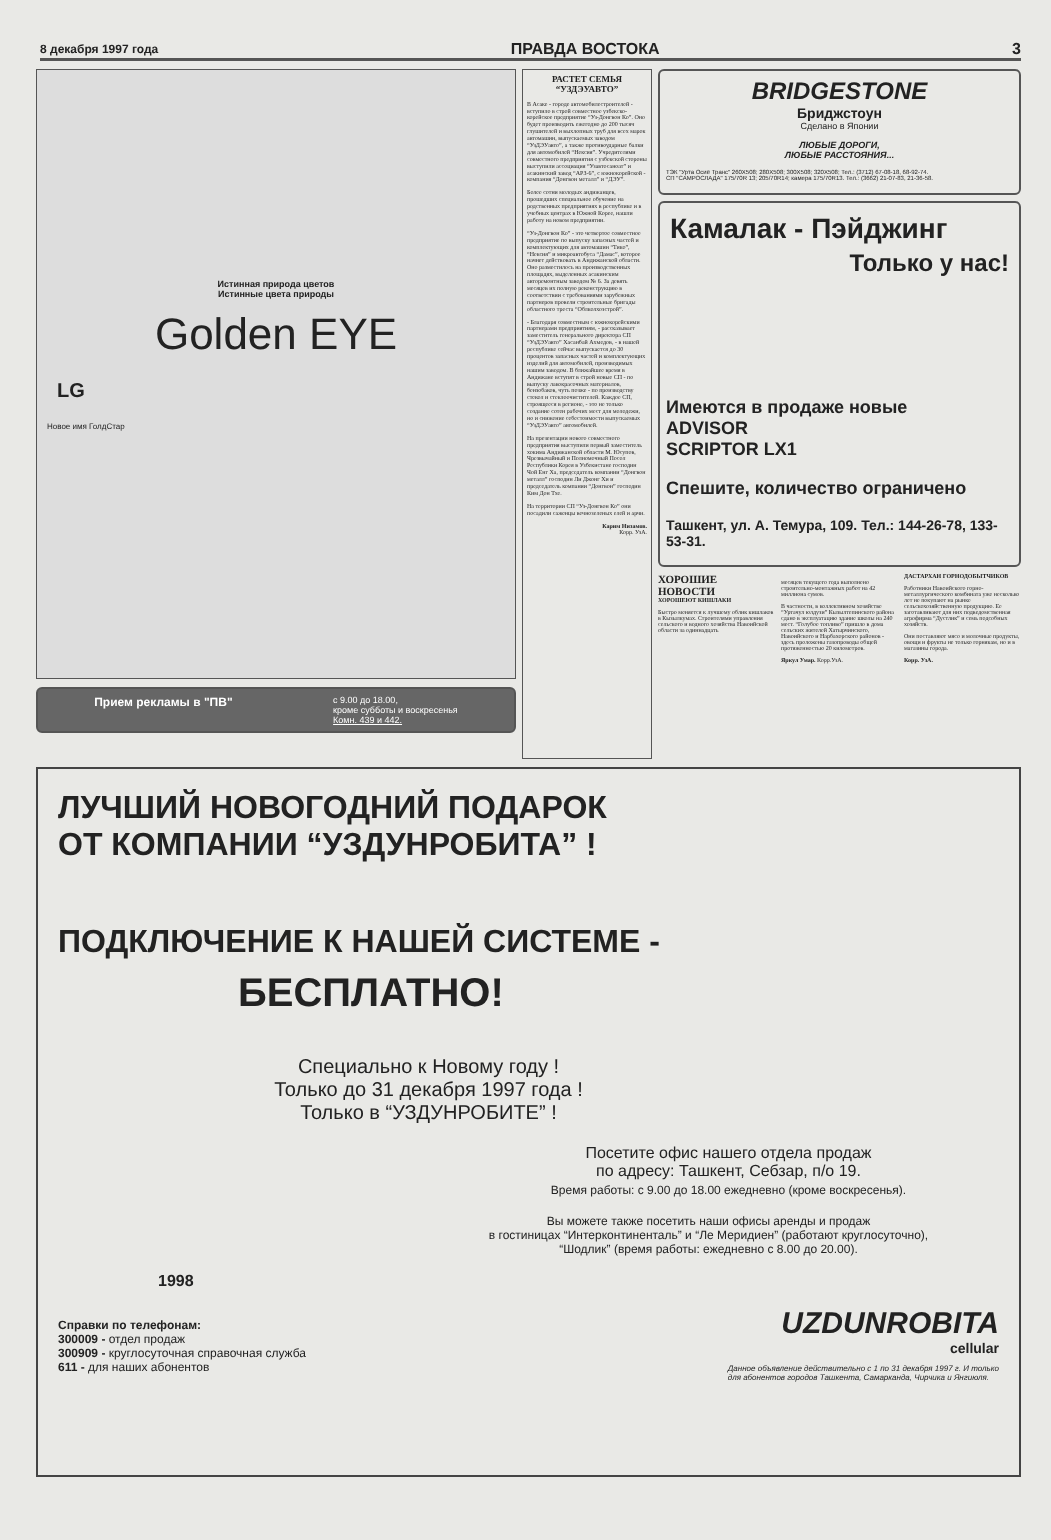8 декабря 1997 года ПРАВДА ВОСТОКА 3
Истинная природа цветов
Истинные цвета природы
Golden EYE
LG
Новое имя ГолдСтар
Прием рекламы в "ПВ" с 9.00 до 18.00,
кроме субботы и воскресенья
Комн. 439 и 442.
РАСТЕТ СЕМЬЯ “УЗДЭУАВТО”
В Асаке - городе автомобилестроителей - вступило в строй совместное узбекско-корейское предприятие “Уз-Донгвон Ко”. Оно будет производить ежегодно до 200 тысяч глушителей и выхлопных труб для всех марок автомашин, выпускаемых заводом “УзДЭУавто”, а также противоударные балки для автомобилей “Нексия”. Учредителями совместного предприятия с узбекской стороны выступили ассоциация “Узавтосаноат” и асакинский завод “АРЗ-6”, с южнокорейской - компания “Донгвон металл” и “ДЭУ”.
Более сотни молодых андижанцев, прошедших специальное обучение на родственных предприятиях в республике и в учебных центрах в Южной Корее, нашли работу на новом предприятии.
“Уз-Донгвон Ко” - это четвертое совместное предприятие по выпуску запасных частей и комплектующих для автомашин “Тико”, “Нексия” и микроавтобуса “Дамас”, которое начнет действовать в Андижанской области. Оно разместилось на производственных площадях, выделенных асакинским авторемонтным заводом № 6. За девять месяцев их полную реконструкцию в соответствии с требованиями зарубежных партнеров провели строительные бригады областного треста “Облколхозстрой”.
- Благодаря совместным с южнокорейскими партнерами предприятиям, - рассказывает заместитель генерального директора СП “УзДЭУавто” Хасанбай Ахмедов, - в нашей республике сейчас выпускается до 30 процентов запасных частей и комплектующих изделий для автомобилей, производимых нашим заводом. В ближайшее время в Андижане вступят в строй новые СП - по выпуску лакокрасочных материалов, бензобаков, чуть позже - по производству стекол и стеклоочистителей. Каждое СП, строящееся в регионе, - это не только создание сотен рабочих мест для молодежи, но и снижение себестоимости выпускаемых “УзДЭУавто” автомобилей.
На презентации нового совместного предприятия выступили первый заместитель хокима Андижанской области М. Юсупов, Чрезвычайный и Полномочный Посол Республики Корея в Узбекистане господин Чой Енг Ха, председатель компании “Донгвон металл” господин Ли Джонг Хи и председатель компании “Донгвон” господин Ким Дон Тхе.
На территории СП “Уз-Донгвон Ко” они посадили саженцы вечнозеленых елей и арчи.
Карим Низамов.
Корр. УзА.
BRIDGESTONE
Бриджстоун
Сделано в Японии
ЛЮБЫЕ ДОРОГИ,
ЛЮБЫЕ РАССТОЯНИЯ...
ТЭК "Урта Осиё Транс" 260X508; 280X508; 300X508; 320X508; Тел.: (3712) 67-08-18, 68-92-74.
СП "САМРОСЛАДА" 175/70R 13; 205/70R14; камера 175/70R13. Тел.: (3662) 21-07-83, 21-36-58.
Камалак - Пэйджинг
Только у нас!
Имеются в продаже новые
ADVISOR
SCRIPTOR LX1
Спешите, количество ограничено
Ташкент, ул. А. Темура, 109. Тел.: 144-26-78, 133-53-31.
ХОРОШИЕ НОВОСТИ
ХОРОШЕЮТ КИШЛАКИ
Быстро меняется к лучшему облик кишлаков в Кызылкумах. Строителями управления сельского и водного хозяйства Навоийской области за одиннадцать
месяцев текущего года выполнено строительно-монтажных работ на 42 миллиона сумов.
В частности, в коллективном хозяйстве “Уртачул юлдузи” Кызылтепинского района сдано в эксплуатацию здание школы на 240 мест. “Голубое топливо” пришло в дома сельских жителей Хатырчинского, Навоийского и Нарбахорского районов - здесь проложены газопроводы общей протяженностью 20 километров.
Яркул Умар. Корр.УзА.
ДАСТАРХАН ГОРНОДОБЫТЧИКОВ
Работники Навоийского горно-металлургического комбината уже несколько лет не покупают на рынке сельскохозяйственную продукцию. Ее заготавливают для них подведомственная агрофирма “Дустлик” и семь подсобных хозяйств.
Они поставляют мясо и молочные продукты, овощи и фрукты не только горнякам, но и в магазины города.
Корр. УзА.
ЛУЧШИЙ НОВОГОДНИЙ ПОДАРОК
ОТ КОМПАНИИ “УЗДУНРОБИТА” !
ПОДКЛЮЧЕНИЕ К НАШЕЙ СИСТЕМЕ -
БЕСПЛАТНО!
Специально к Новому году !
Только до 31 декабря 1997 года !
Только в “УЗДУНРОБИТЕ” !
Посетите офис нашего отдела продаж
по адресу: Ташкент, Себзар, п/о 19.
Время работы: с 9.00 до 18.00 ежедневно (кроме воскресенья).
Вы можете также посетить наши офисы аренды и продаж
в гостиницах “Интерконтиненталь” и “Ле Меридиен” (работают круглосуточно),
“Шодлик” (время работы: ежедневно с 8.00 до 20.00).
1998
Справки по телефонам:
300009 - отдел продаж
300909 - круглосуточная справочная служба
611 - для наших абонентов
UZDUNROBITA
cellular
Данное объявление действительно с 1 по 31 декабря 1997 г. И только
для абонентов городов Ташкента, Самарканда, Чирчика и Янгиюля.